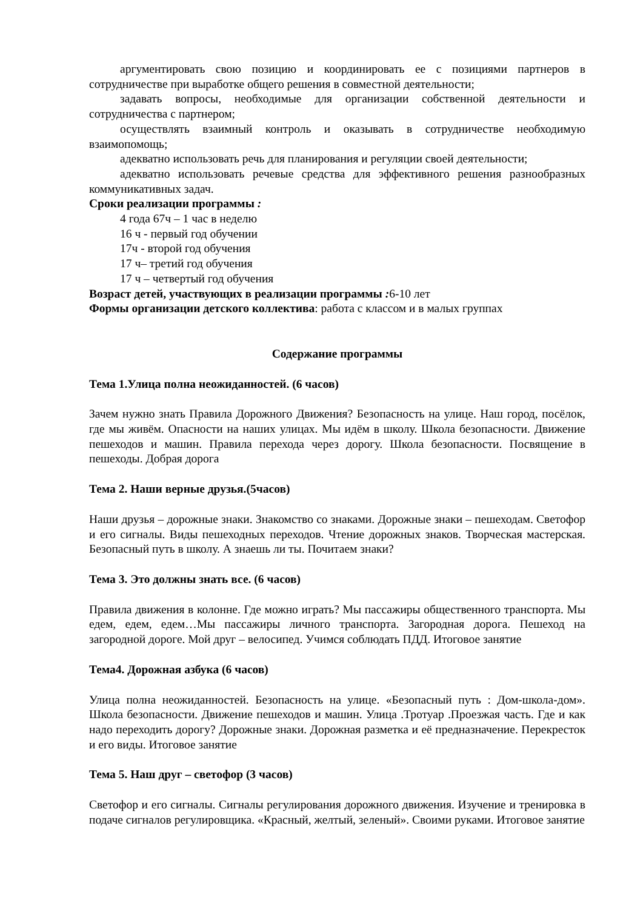аргументировать свою позицию и координировать ее с позициями партнеров в сотрудничестве при выработке общего решения в совместной деятельности;
задавать вопросы, необходимые для организации собственной деятельности и сотрудничества с партнером;
осуществлять взаимный контроль и оказывать в сотрудничестве необходимую взаимопомощь;
адекватно использовать речь для планирования и регуляции своей деятельности;
адекватно использовать речевые средства для эффективного решения разнообразных коммуникативных задач.
Сроки реализации программы :
4 года 67ч – 1 час в неделю
16 ч - первый год обучении
17ч - второй год обучения
17 ч– третий год обучения
17 ч – четвертый год обучения
Возраст детей, участвующих в реализации программы : 6-10 лет
Формы организации детского коллектива: работа с классом и в малых группах
Содержание программы
Тема 1.Улица полна неожиданностей. (6 часов)
Зачем нужно знать Правила Дорожного Движения? Безопасность на улице. Наш город, посёлок, где мы живём. Опасности на наших улицах. Мы идём в школу. Школа безопасности. Движение пешеходов и машин. Правила перехода через дорогу. Школа безопасности. Посвящение в пешеходы. Добрая дорога
Тема 2. Наши верные друзья.(5часов)
Наши друзья – дорожные знаки. Знакомство со знаками. Дорожные знаки – пешеходам. Светофор и его сигналы. Виды пешеходных переходов. Чтение дорожных знаков. Творческая мастерская. Безопасный путь в школу. А знаешь ли ты. Почитаем знаки?
Тема 3. Это должны знать все. (6 часов)
Правила движения в колонне. Где можно играть? Мы пассажиры общественного транспорта. Мы едем, едем, едем…Мы пассажиры личного транспорта. Загородная дорога. Пешеход на загородной дороге. Мой друг – велосипед. Учимся соблюдать ПДД. Итоговое занятие
Тема4. Дорожная азбука (6 часов)
Улица полна неожиданностей. Безопасность на улице. «Безопасный путь : Дом-школа-дом». Школа безопасности. Движение пешеходов и машин. Улица .Тротуар .Проезжая часть. Где и как надо переходить дорогу? Дорожные знаки. Дорожная разметка и её предназначение. Перекресток и его виды. Итоговое занятие
Тема 5. Наш друг – светофор (3 часов)
Светофор и его сигналы. Сигналы регулирования дорожного движения. Изучение и тренировка в подаче сигналов регулировщика. «Красный, желтый, зеленый». Своими руками. Итоговое занятие